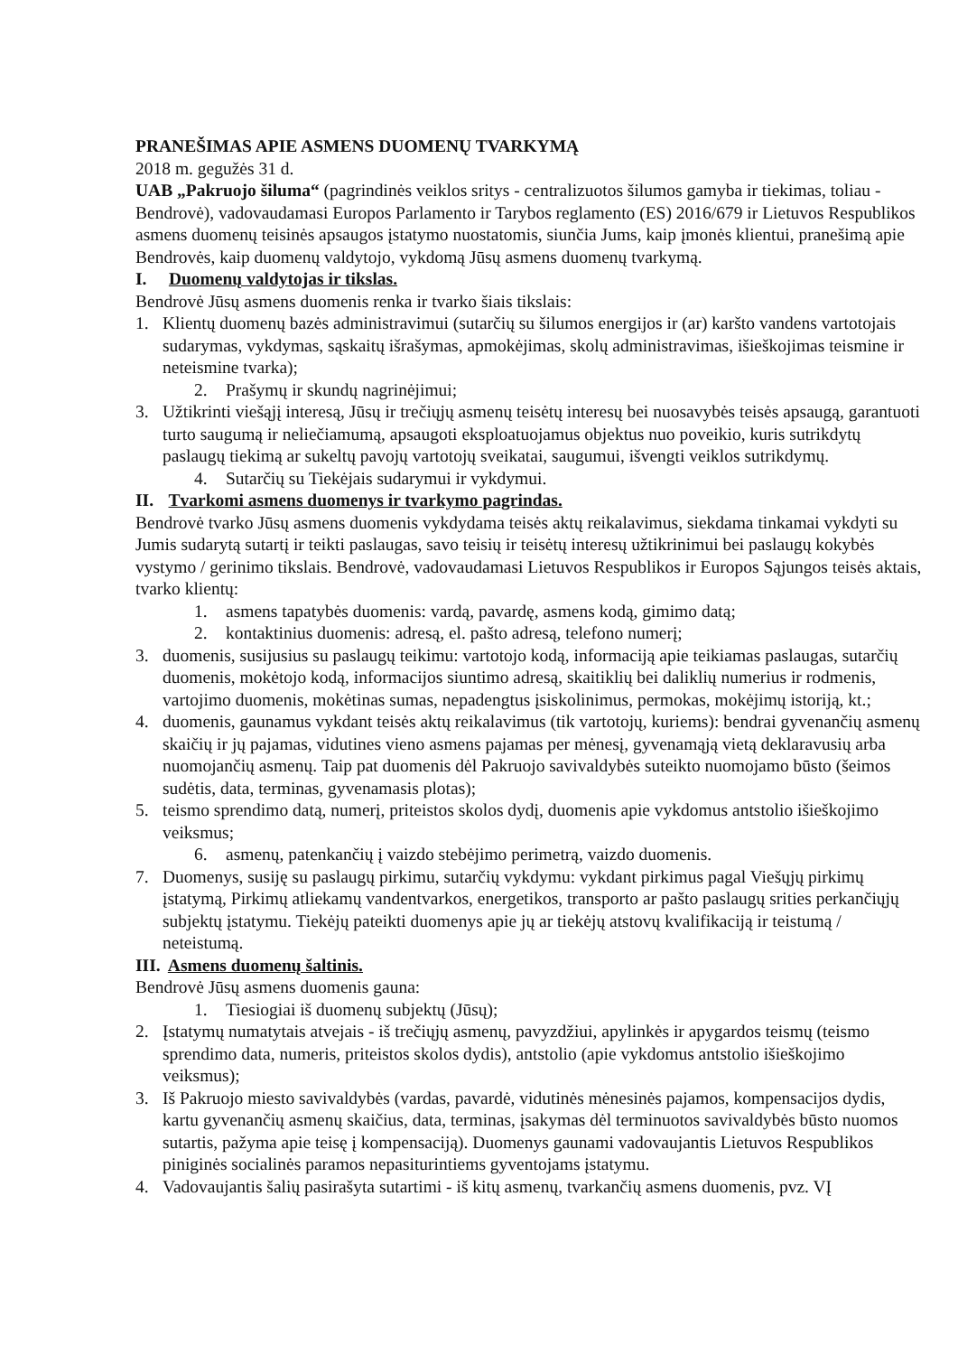PRANEŠIMAS APIE ASMENS DUOMENŲ TVARKYMĄ
2018 m. gegužės 31 d.
UAB „Pakruojo šiluma“ (pagrindinės veiklos sritys - centralizuotos šilumos gamyba ir tiekimas, toliau - Bendrovė), vadovaudamasi Europos Parlamento ir Tarybos reglamento (ES) 2016/679 ir Lietuvos Respublikos asmens duomenų teisinės apsaugos įstatymo nuostatomis, siunčia Jums, kaip įmonės klientui, pranešimą apie Bendrovės, kaip duomenų valdytojo, vykdomą Jūsų asmens duomenų tvarkymą.
I. Duomenų valdytojas ir tikslas.
Bendrovė Jūsų asmens duomenis renka ir tvarko šiais tikslais:
1. Klientų duomenų bazės administravimui (sutarčių su šilumos energijos ir (ar) karšto vandens vartotojais sudarymas, vykdymas, sąskaitų išrašymas, apmokėjimas, skolų administravimas, išieškojimas teismine ir neteismine tvarka);
2. Prašymų ir skundų nagrinėjimui;
3. Užtikrinti viešąjį interesą, Jūsų ir trečiųjų asmenų teisėtų interesų bei nuosavybės teisės apsaugą, garantuoti turto saugumą ir neliečiamumą, apsaugoti eksploatuojamus objektus nuo poveikio, kuris sutrikdytų paslaugų tiekimą ar sukeltų pavojų vartotojų sveikatai, saugumui, išvengti veiklos sutrikdymų.
4. Sutarčių su Tiekėjais sudarymui ir vykdymui.
II. Tvarkomi asmens duomenys ir tvarkymo pagrindas.
Bendrovė tvarko Jūsų asmens duomenis vykdydama teisės aktų reikalavimus, siekdama tinkamai vykdyti su Jumis sudarytą sutartį ir teikti paslaugas, savo teisių ir teisėtų interesų užtikrinimui bei paslaugų kokybės vystymo / gerinimo tikslais. Bendrovė, vadovaudamasi Lietuvos Respublikos ir Europos Sąjungos teisės aktais, tvarko klientų:
1. asmens tapatybės duomenis: vardą, pavardę, asmens kodą, gimimo datą;
2. kontaktinius duomenis: adresą, el. pašto adresą, telefono numerį;
3. duomenis, susijusius su paslaugų teikimu: vartotojo kodą, informaciją apie teikiamas paslaugas, sutarčių duomenis, mokėtojo kodą, informacijos siuntimo adresą, skaitiklių bei daliklių numerius ir rodmenis, vartojimo duomenis, mokėtinas sumas, nepadengtus įsiskolinimus, permokas, mokėjimų istoriją, kt.;
4. duomenis, gaunamus vykdant teisės aktų reikalavimus (tik vartotojų, kuriems): bendrai gyvenančių asmenų skaičių ir jų pajamas, vidutines vieno asmens pajamas per mėnesį, gyvenamąją vietą deklaravusių arba nuomojančių asmenų. Taip pat duomenis dėl Pakruojo savivaldybės suteikto nuomojamo būsto (šeimos sudėtis, data, terminas, gyvenamasis plotas);
5. teismo sprendimo datą, numerį, priteistos skolos dydį, duomenis apie vykdomus antstolio išieškojimo veiksmus;
6. asmenų, patenkančių į vaizdo stebėjimo perimetrą, vaizdo duomenis.
7. Duomenys, susiję su paslaugų pirkimu, sutarčių vykdymu: vykdant pirkimus pagal Viešųjų pirkimų įstatymą, Pirkimų atliekamų vandentvarkos, energetikos, transporto ar pašto paslaugų srities perkančiųjų subjektų įstatymu. Tiekėjų pateikti duomenys apie jų ar tiekėjų atstovų kvalifikaciją ir teistumą / neteistumą.
III. Asmens duomenų šaltinis.
Bendrovė Jūsų asmens duomenis gauna:
1. Tiesiogiai iš duomenų subjektų (Jūsų);
2. Įstatymų numatytais atvejais - iš trečiųjų asmenų, pavyzdžiui, apylinkės ir apygardos teismų (teismo sprendimo data, numeris, priteistos skolos dydis), antstolio (apie vykdomus antstolio išieškojimo veiksmus);
3. Iš Pakruojo miesto savivaldybės (vardas, pavardė, vidutinės mėnesinės pajamos, kompensacijos dydis, kartu gyvenančių asmenų skaičius, data, terminas, įsakymas dėl terminuotos savivaldybės būsto nuomos sutartis, pažyma apie teisę į kompensaciją). Duomenys gaunami vadovaujantis Lietuvos Respublikos piniginės socialinės paramos nepasiturintiems gyventojams įstatymu.
4. Vadovaujantis šalių pasirašyta sutartimi - iš kitų asmenų, tvarkančių asmens duomenis, pvz. VĮ